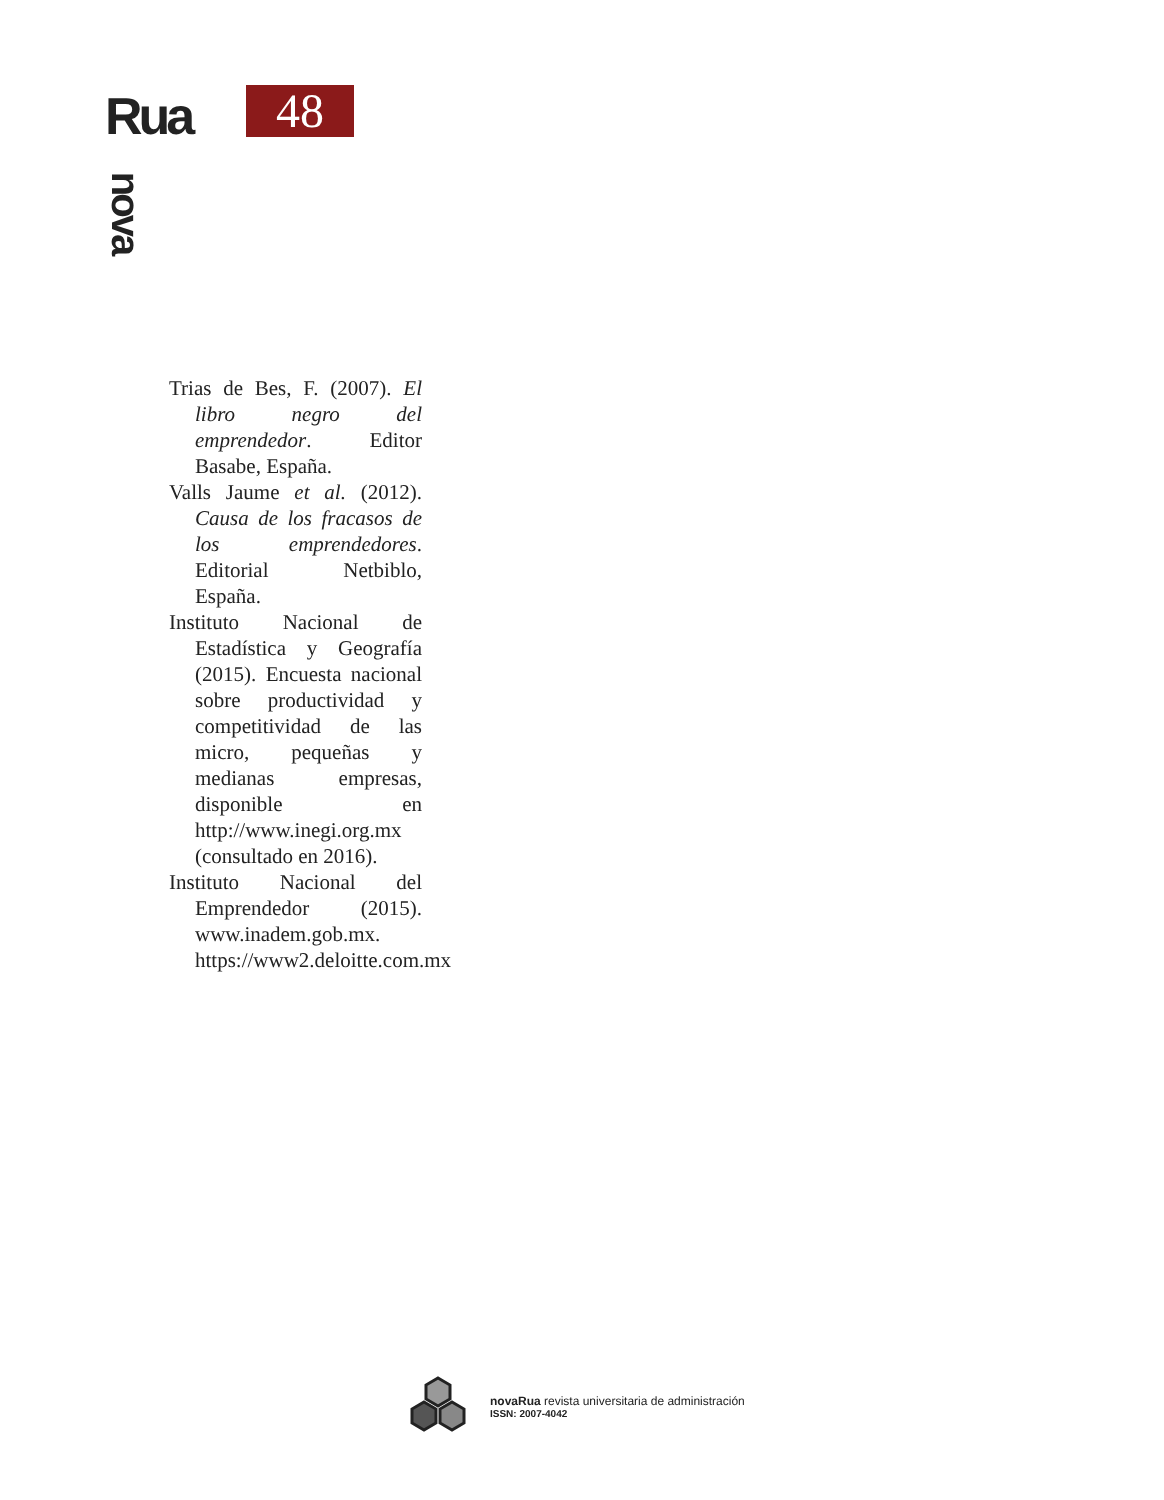Rua
nova
48
Trias de Bes, F. (2007). El libro negro del emprendedor. Editor Basabe, España.
Valls Jaume et al. (2012). Causa de los fracasos de los emprendedores. Editorial Netbiblo, España.
Instituto Nacional de Estadística y Geografía (2015). Encuesta nacional sobre productividad y competitividad de las micro, pequeñas y medianas empresas, disponible en http://www.inegi.org.mx (consultado en 2016).
Instituto Nacional del Emprendedor (2015). www.inadem.gob.mx. https://www2.deloitte.com.mx
novaRua revista universitaria de administración
ISSN: 2007-4042